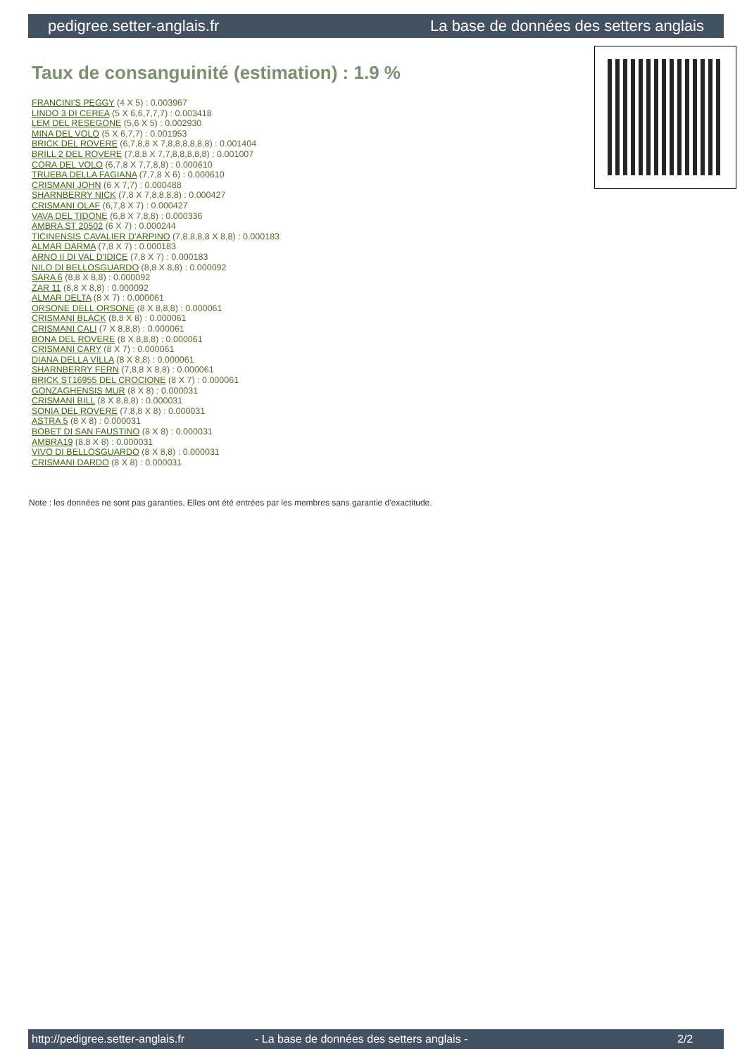pedigree.setter-anglais.fr La base de données des setters anglais
Taux de consanguinité (estimation) : 1.9 %
FRANCINI'S PEGGY (4 X 5) : 0.003967
LINDO 3 DI CEREA (5 X 6,6,7,7,7) : 0.003418
LEM DEL RESEGONE (5,6 X 5) : 0.002930
MINA DEL VOLO (5 X 6,7,7) : 0.001953
BRICK DEL ROVERE (6,7,8,8 X 7,8,8,8,8,8,8) : 0.001404
BRILL 2 DEL ROVERE (7,8,8 X 7,7,8,8,8,8,8) : 0.001007
CORA DEL VOLO (6,7,8 X 7,7,8,8) : 0.000610
TRUEBA DELLA FAGIANA (7,7,8 X 6) : 0.000610
CRISMANI JOHN (6 X 7,7) : 0.000488
SHARNBERRY NICK (7,8 X 7,8,8,8,8) : 0.000427
CRISMANI OLAF (6,7,8 X 7) : 0.000427
VAVA DEL TIDONE (6,8 X 7,8,8) : 0.000336
AMBRA ST 20502 (6 X 7) : 0.000244
TICINENSIS CAVALIER D'ARPINO (7,8,8,8,8 X 8,8) : 0.000183
ALMAR DARMA (7,8 X 7) : 0.000183
ARNO II DI VAL D'IDICE (7,8 X 7) : 0.000183
NILO DI BELLOSGUARDO (8,8 X 8,8) : 0.000092
SARA 6 (8,8 X 8,8) : 0.000092
ZAR 11 (8,8 X 8,8) : 0.000092
ALMAR DELTA (8 X 7) : 0.000061
ORSONE DELL ORSONE (8 X 8,8,8) : 0.000061
CRISMANI BLACK (8,8 X 8) : 0.000061
CRISMANI CALI (7 X 8,8,8) : 0.000061
BONA DEL ROVERE (8 X 8,8,8) : 0.000061
CRISMANI CARY (8 X 7) : 0.000061
DIANA DELLA VILLA (8 X 8,8) : 0.000061
SHARNBERRY FERN (7,8,8 X 8,8) : 0.000061
BRICK ST16955 DEL CROCIONE (8 X 7) : 0.000061
GONZAGHENSIS MUR (8 X 8) : 0.000031
CRISMANI BILL (8 X 8,8,8) : 0.000031
SONIA DEL ROVERE (7,8,8 X 8) : 0.000031
ASTRA 5 (8 X 8) : 0.000031
BOBET DI SAN FAUSTINO (8 X 8) : 0.000031
AMBRA19 (8,8 X 8) : 0.000031
VIVO DI BELLOSGUARDO (8 X 8,8) : 0.000031
CRISMANI DARDO (8 X 8) : 0.000031
Note : les données ne sont pas garanties. Elles ont été entrées par les membres sans garantie d'exactitude.
http://pedigree.setter-anglais.fr - La base de données des setters anglais - 2/2